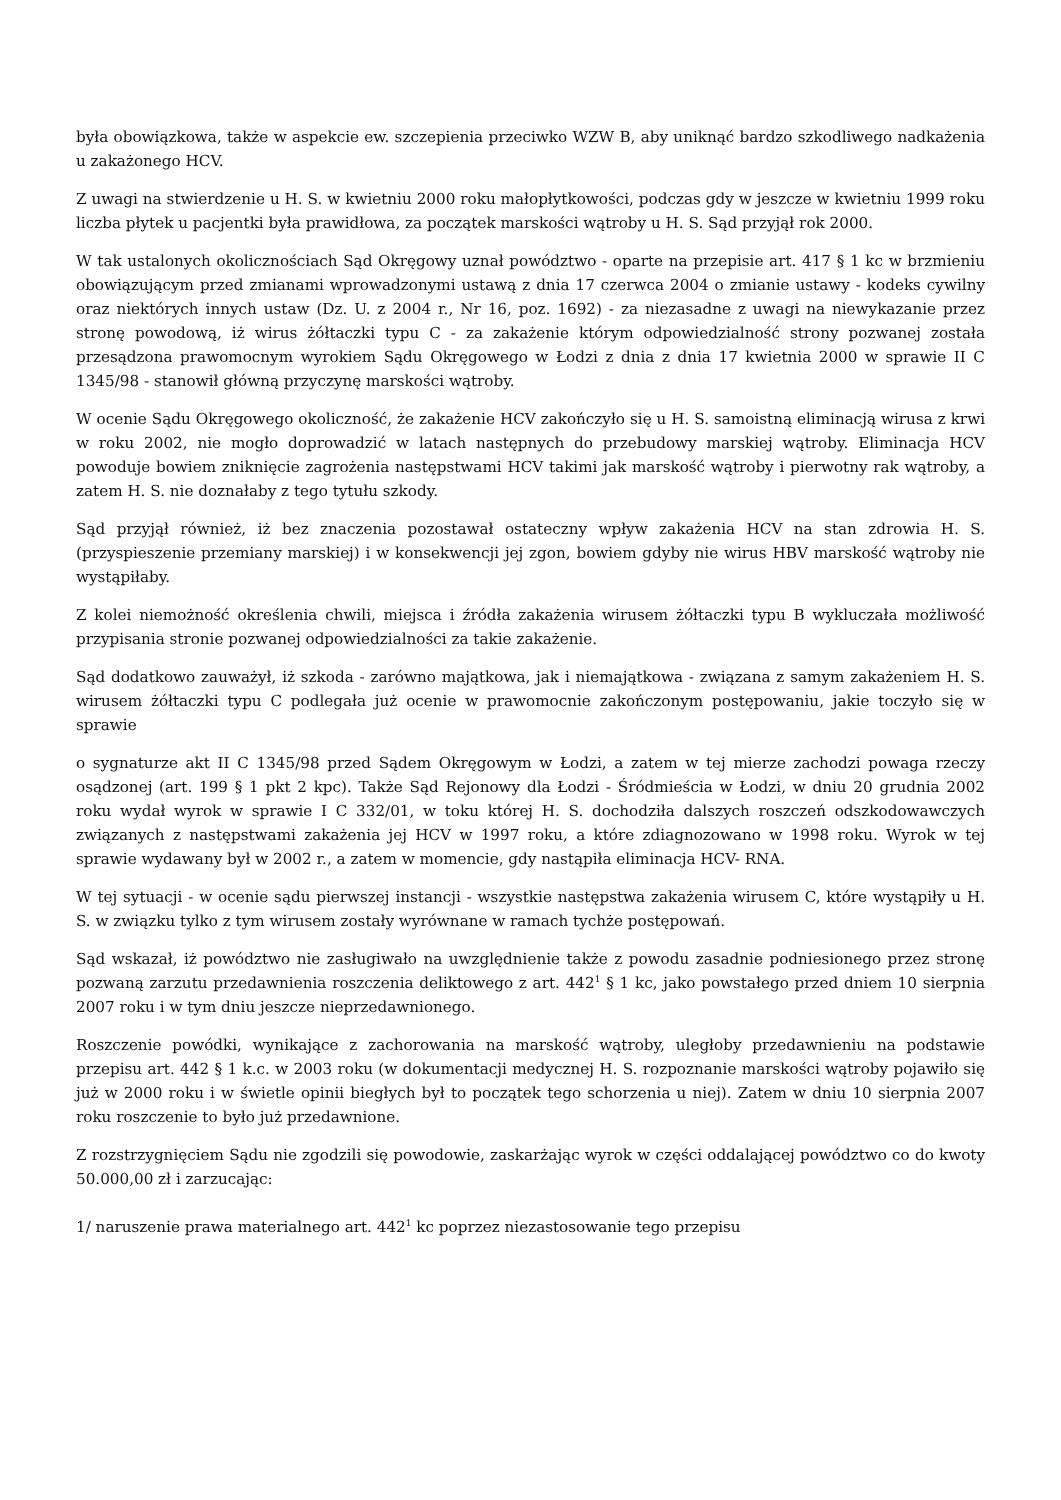była obowiązkowa, także w aspekcie ew. szczepienia przeciwko WZW B, aby uniknąć bardzo szkodliwego nadkażenia u zakażonego HCV.
Z uwagi na stwierdzenie u H. S. w kwietniu 2000 roku małopłytkowości, podczas gdy w jeszcze w kwietniu 1999 roku liczba płytek u pacjentki była prawidłowa, za początek marskości wątroby u H. S. Sąd przyjął rok 2000.
W tak ustalonych okolicznościach Sąd Okręgowy uznał powództwo - oparte na przepisie art. 417 § 1 kc w brzmieniu obowiązującym przed zmianami wprowadzonymi ustawą z dnia 17 czerwca 2004 o zmianie ustawy - kodeks cywilny oraz niektórych innych ustaw (Dz. U. z 2004 r., Nr 16, poz. 1692) - za niezasadne z uwagi na niewykazanie przez stronę powodową, iż wirus żółtaczki typu C - za zakażenie którym odpowiedzialność strony pozwanej została przesądzona prawomocnym wyrokiem Sądu Okręgowego w Łodzi z dnia z dnia 17 kwietnia 2000 w sprawie II C 1345/98 - stanowił główną przyczynę marskości wątroby.
W ocenie Sądu Okręgowego okoliczność, że zakażenie HCV zakończyło się u H. S. samoistną eliminacją wirusa z krwi w roku 2002, nie mogło doprowadzić w latach następnych do przebudowy marskiej wątroby. Eliminacja HCV powoduje bowiem zniknięcie zagrożenia następstwami HCV takimi jak marskość wątroby i pierwotny rak wątroby, a zatem H. S. nie doznałaby z tego tytułu szkody.
Sąd przyjął również, iż bez znaczenia pozostawał ostateczny wpływ zakażenia HCV na stan zdrowia H. S. (przyspieszenie przemiany marskiej) i w konsekwencji jej zgon, bowiem gdyby nie wirus HBV marskość wątroby nie wystąpiłaby.
Z kolei niemożność określenia chwili, miejsca i źródła zakażenia wirusem żółtaczki typu B wykluczała możliwość przypisania stronie pozwanej odpowiedzialności za takie zakażenie.
Sąd dodatkowo zauważył, iż szkoda - zarówno majątkowa, jak i niemajątkowa - związana z samym zakażeniem H. S. wirusem żółtaczki typu C podlegała już ocenie w prawomocnie zakończonym postępowaniu, jakie toczyło się w sprawie
o sygnaturze akt II C 1345/98 przed Sądem Okręgowym w Łodzi, a zatem w tej mierze zachodzi powaga rzeczy osądzonej (art. 199 § 1 pkt 2 kpc). Także Sąd Rejonowy dla Łodzi - Śródmieścia w Łodzi, w dniu 20 grudnia 2002 roku wydał wyrok w sprawie I C 332/01, w toku której H. S. dochodziła dalszych roszczeń odszkodowawczych związanych z następstwami zakażenia jej HCV w 1997 roku, a które zdiagnozowano w 1998 roku. Wyrok w tej sprawie wydawany był w 2002 r., a zatem w momencie, gdy nastąpiła eliminacja HCV- RNA.
W tej sytuacji - w ocenie sądu pierwszej instancji - wszystkie następstwa zakażenia wirusem C, które wystąpiły u H. S. w związku tylko z tym wirusem zostały wyrównane w ramach tychże postępowań.
Sąd wskazał, iż powództwo nie zasługiwało na uwzględnienie także z powodu zasadnie podniesionego przez stronę pozwaną zarzutu przedawnienia roszczenia deliktowego z art. 442<sup>1</sup> § 1 kc, jako powstałego przed dniem 10 sierpnia 2007 roku i w tym dniu jeszcze nieprzedawnionego.
Roszczenie powódki, wynikające z zachorowania na marskość wątroby, uległoby przedawnieniu na podstawie przepisu art. 442 § 1 k.c. w 2003 roku (w dokumentacji medycznej H. S. rozpoznanie marskości wątroby pojawiło się już w 2000 roku i w świetle opinii biegłych był to początek tego schorzenia u niej). Zatem w dniu 10 sierpnia 2007 roku roszczenie to było już przedawnione.
Z rozstrzygnięciem Sądu nie zgodzili się powodowie, zaskarżając wyrok w części oddalającej powództwo co do kwoty 50.000,00 zł i zarzucając:
1/ naruszenie prawa materialnego art. 442<sup>1</sup> kc poprzez niezastosowanie tego przepisu